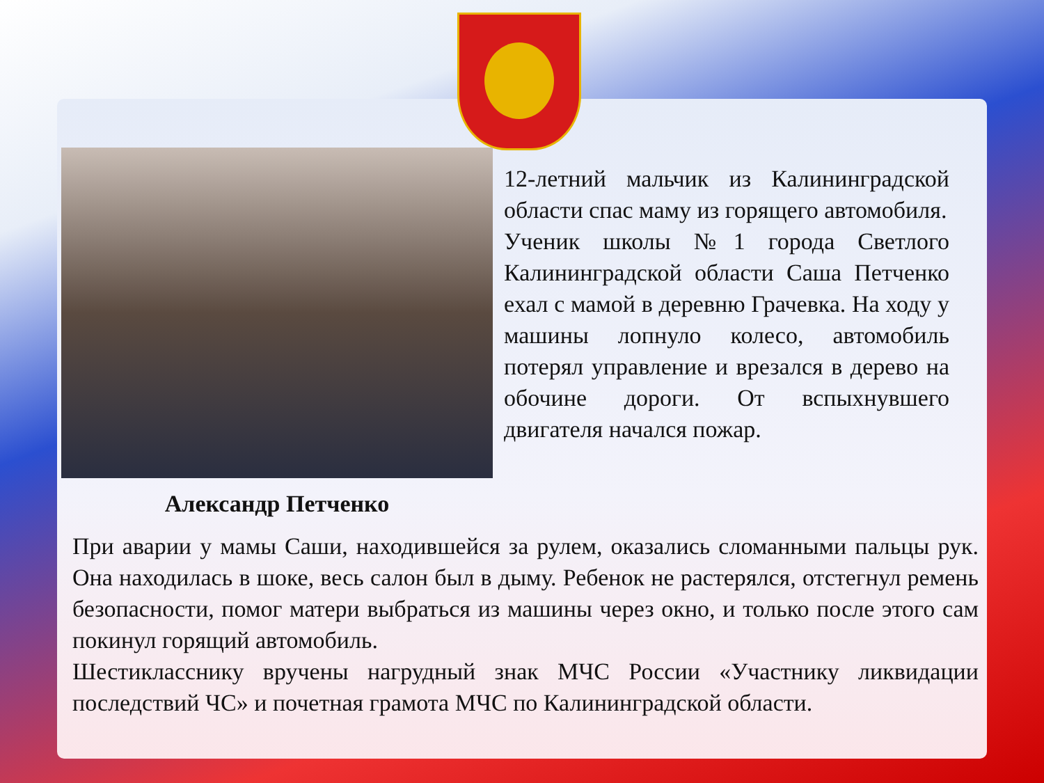Александр Петченко
12-летний мальчик из Калининградской области спас маму из горящего автомобиля.
Ученик школы №1 города Светлого Калининградской области Саша Петченко ехал с мамой в деревню Грачевка. На ходу у машины лопнуло колесо, автомобиль потерял управление и врезался в дерево на обочине дороги. От вспыхнувшего двигателя начался пожар.
При аварии у мамы Саши, находившейся за рулем, оказались сломанными пальцы рук. Она находилась в шоке, весь салон был в дыму. Ребенок не растерялся, отстегнул ремень безопасности, помог матери выбраться из машины через окно, и только после этого сам покинул горящий автомобиль.
Шестикласснику вручены нагрудный знак МЧС России «Участнику ликвидации последствий ЧС» и почетная грамота МЧС по Калининградской области.